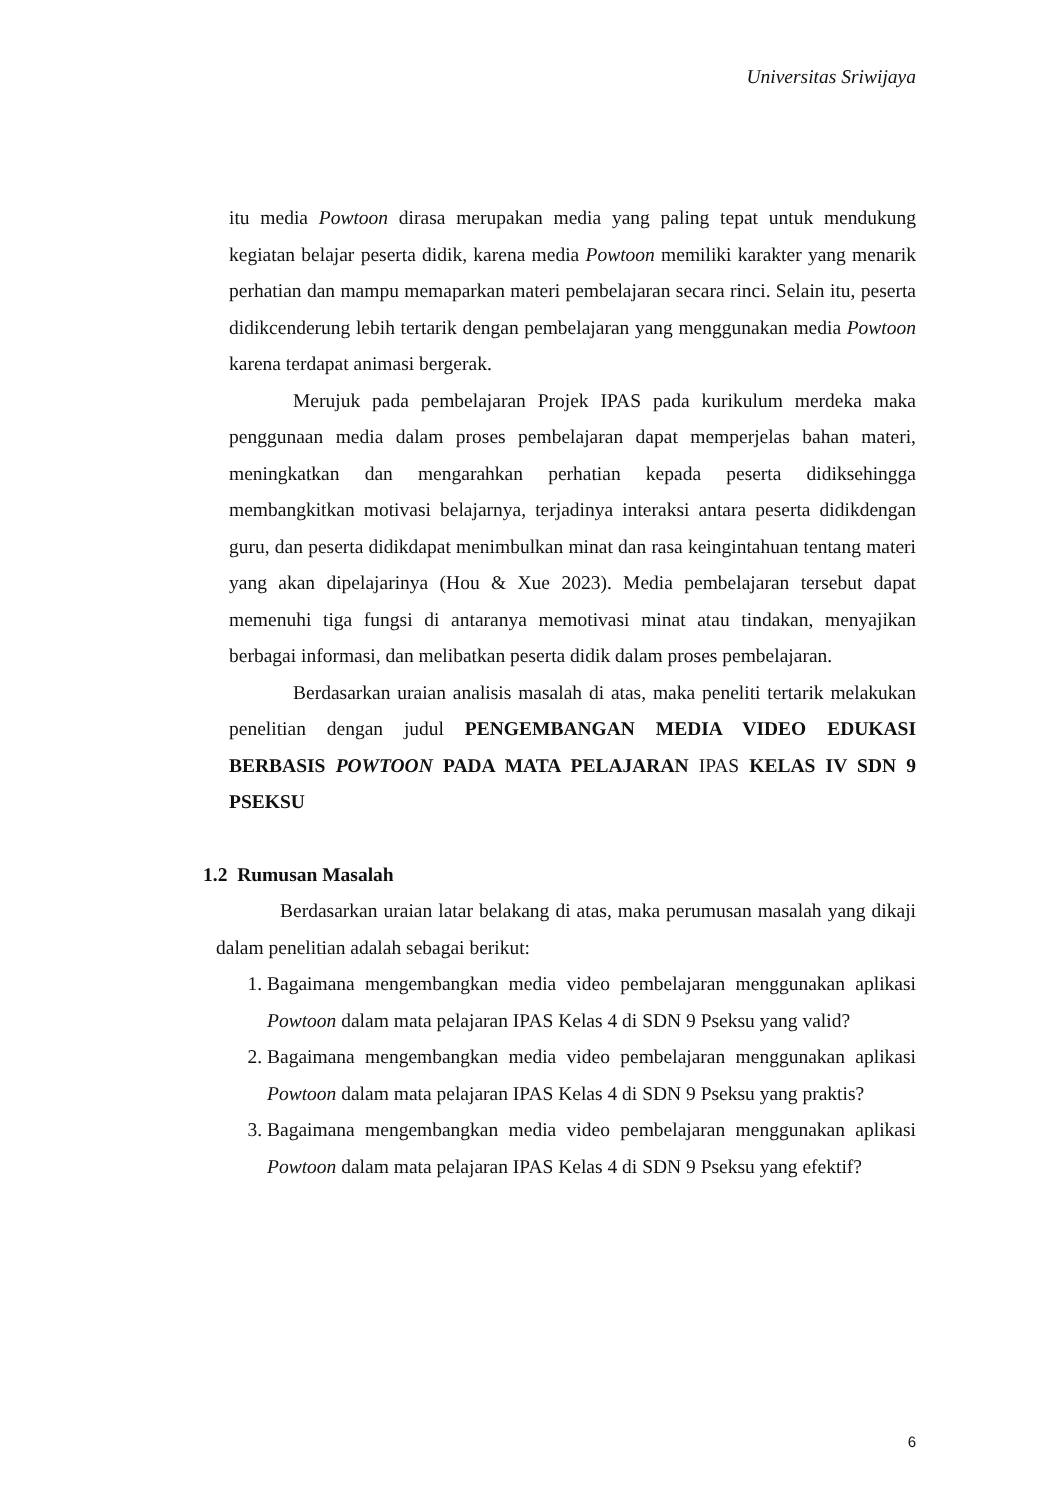Universitas Sriwijaya
itu media Powtoon dirasa merupakan media yang paling tepat untuk mendukung kegiatan belajar peserta didik, karena media Powtoon memiliki karakter yang menarik perhatian dan mampu memaparkan materi pembelajaran secara rinci. Selain itu, peserta didikcenderung lebih tertarik dengan pembelajaran yang menggunakan media Powtoon karena terdapat animasi bergerak.
Merujuk pada pembelajaran Projek IPAS pada kurikulum merdeka maka penggunaan media dalam proses pembelajaran dapat memperjelas bahan materi, meningkatkan dan mengarahkan perhatian kepada peserta didiksehingga membangkitkan motivasi belajarnya, terjadinya interaksi antara peserta didikdengan guru, dan peserta didikdapat menimbulkan minat dan rasa keingintahuan tentang materi yang akan dipelajarinya (Hou & Xue 2023). Media pembelajaran tersebut dapat memenuhi tiga fungsi di antaranya memotivasi minat atau tindakan, menyajikan berbagai informasi, dan melibatkan peserta didik dalam proses pembelajaran.
Berdasarkan uraian analisis masalah di atas, maka peneliti tertarik melakukan penelitian dengan judul PENGEMBANGAN MEDIA VIDEO EDUKASI BERBASIS POWTOON PADA MATA PELAJARAN IPAS KELAS IV SDN 9 PSEKSU
1.2 Rumusan Masalah
Berdasarkan uraian latar belakang di atas, maka perumusan masalah yang dikaji dalam penelitian adalah sebagai berikut:
1. Bagaimana mengembangkan media video pembelajaran menggunakan aplikasi Powtoon dalam mata pelajaran IPAS Kelas 4 di SDN 9 Pseksu yang valid?
2. Bagaimana mengembangkan media video pembelajaran menggunakan aplikasi Powtoon dalam mata pelajaran IPAS Kelas 4 di SDN 9 Pseksu yang praktis?
3. Bagaimana mengembangkan media video pembelajaran menggunakan aplikasi Powtoon dalam mata pelajaran IPAS Kelas 4 di SDN 9 Pseksu yang efektif?
6